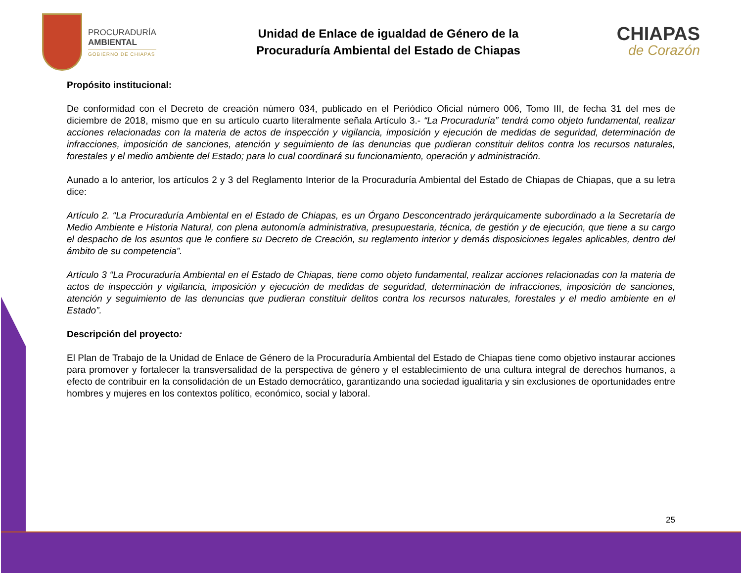PROCURADURÍA
AMBIENTAL
GOBIERNO DE CHIAPAS
Unidad de Enlace de igualdad de Género de la
Procuraduría Ambiental del Estado de Chiapas
CHIAPAS
de Corazón
Propósito institucional:
De conformidad con el Decreto de creación número 034, publicado en el Periódico Oficial número 006, Tomo III, de fecha 31 del mes de diciembre de 2018, mismo que en su artículo cuarto literalmente señala Artículo 3.- “La Procuraduría” tendrá como objeto fundamental, realizar acciones relacionadas con la materia de actos de inspección y vigilancia, imposición y ejecución de medidas de seguridad, determinación de infracciones, imposición de sanciones, atención y seguimiento de las denuncias que pudieran constituir delitos contra los recursos naturales, forestales y el medio ambiente del Estado; para lo cual coordinará su funcionamiento, operación y administración.
Aunado a lo anterior, los artículos 2 y 3 del Reglamento Interior de la Procuraduría Ambiental del Estado de Chiapas de Chiapas, que a su letra dice:
Artículo 2. “La Procuraduría Ambiental en el Estado de Chiapas, es un Órgano Desconcentrado jerárquicamente subordinado a la Secretaría de Medio Ambiente e Historia Natural, con plena autonomía administrativa, presupuestaria, técnica, de gestión y de ejecución, que tiene a su cargo el despacho de los asuntos que le confiere su Decreto de Creación, su reglamento interior y demás disposiciones legales aplicables, dentro del ámbito de su competencia”.
Artículo 3 “La Procuraduría Ambiental en el Estado de Chiapas, tiene como objeto fundamental, realizar acciones relacionadas con la materia de actos de inspección y vigilancia, imposición y ejecución de medidas de seguridad, determinación de infracciones, imposición de sanciones, atención y seguimiento de las denuncias que pudieran constituir delitos contra los recursos naturales, forestales y el medio ambiente en el Estado”.
Descripción del proyecto:
El Plan de Trabajo de la Unidad de Enlace de Género de la Procuraduría Ambiental del Estado de Chiapas tiene como objetivo instaurar acciones para promover y fortalecer la transversalidad de la perspectiva de género y el establecimiento de una cultura integral de derechos humanos, a efecto de contribuir en la consolidación de un Estado democrático, garantizando una sociedad igualitaria y sin exclusiones de oportunidades entre hombres y mujeres en los contextos político, económico, social y laboral.
25